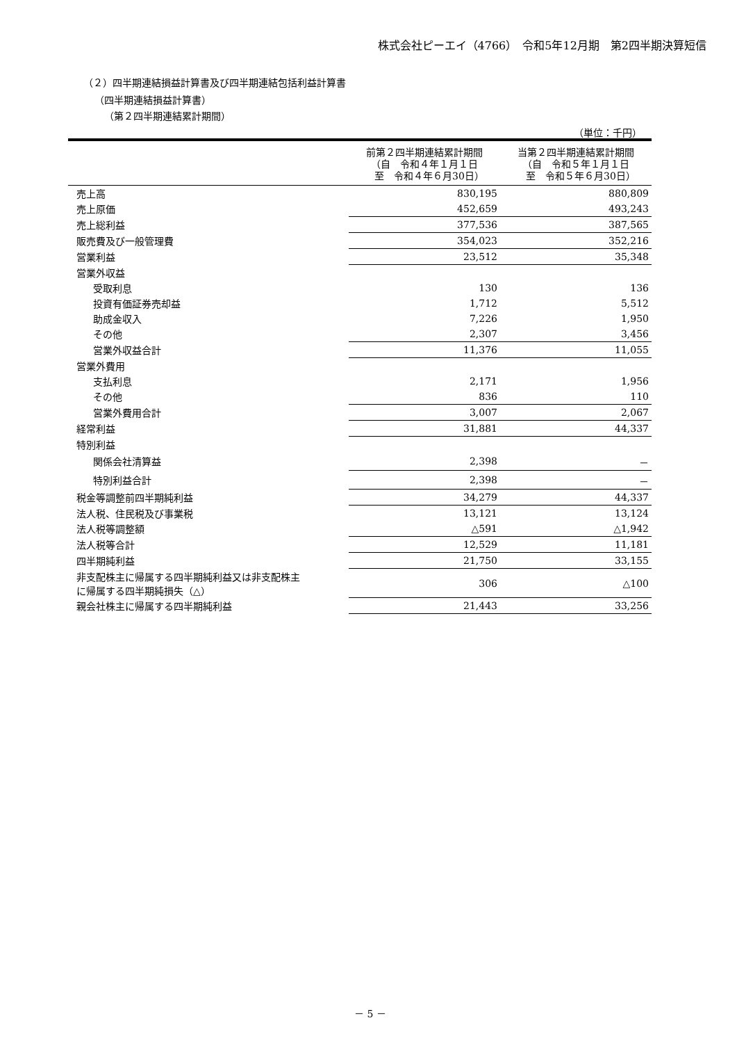株式会社ピーエイ（4766）　令和5年12月期　第2四半期決算短信
（２）四半期連結損益計算書及び四半期連結包括利益計算書
（四半期連結損益計算書）
（第２四半期連結累計期間）
（単位：千円）
| | 前第２四半期連結累計期間 （自 令和４年１月１日 至 令和４年６月30日） | 当第２四半期連結累計期間 （自 令和５年１月１日 至 令和５年６月30日） |
| --- | --- | --- |
| 売上高 | 830,195 | 880,809 |
| 売上原価 | 452,659 | 493,243 |
| 売上総利益 | 377,536 | 387,565 |
| 販売費及び一般管理費 | 354,023 | 352,216 |
| 営業利益 | 23,512 | 35,348 |
| 営業外収益 | | |
| 受取利息 | 130 | 136 |
| 投資有価証券売却益 | 1,712 | 5,512 |
| 助成金収入 | 7,226 | 1,950 |
| その他 | 2,307 | 3,456 |
| 営業外収益合計 | 11,376 | 11,055 |
| 営業外費用 | | |
| 支払利息 | 2,171 | 1,956 |
| その他 | 836 | 110 |
| 営業外費用合計 | 3,007 | 2,067 |
| 経常利益 | 31,881 | 44,337 |
| 特別利益 | | |
| 関係会社清算益 | 2,398 | － |
| 特別利益合計 | 2,398 | － |
| 税金等調整前四半期純利益 | 34,279 | 44,337 |
| 法人税、住民税及び事業税 | 13,121 | 13,124 |
| 法人税等調整額 | △591 | △1,942 |
| 法人税等合計 | 12,529 | 11,181 |
| 四半期純利益 | 21,750 | 33,155 |
| 非支配株主に帰属する四半期純利益又は非支配株主 に帰属する四半期純損失（△） | 306 | △100 |
| 親会社株主に帰属する四半期純利益 | 21,443 | 33,256 |
－ 5 －